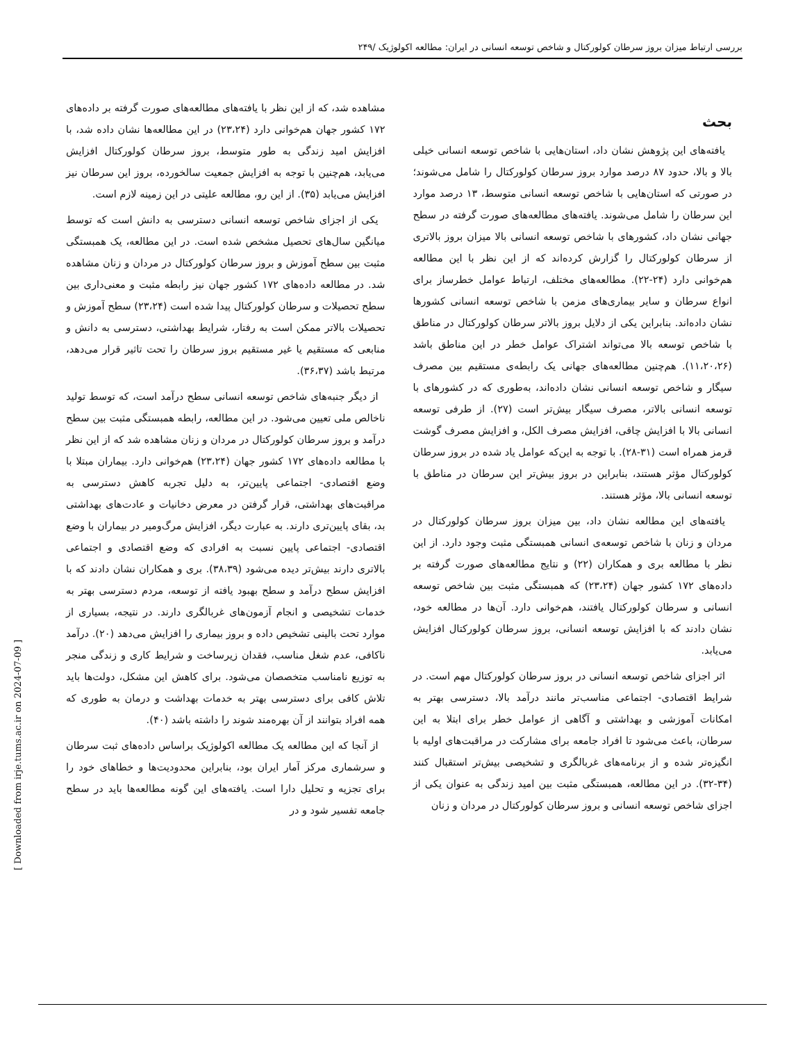بررسی ارتباط میزان بروز سرطان کولورکتال و شاخص توسعه انسانی در ایران: مطالعه اکولوژیک /۲۴۹
بحث
یافته‌های این پژوهش نشان داد، استان‌هایی با شاخص توسعه انسانی خیلی بالا و بالا، حدود ۸۷ درصد موارد بروز سرطان کولورکتال را شامل می‌شوند؛ در صورتی که استان‌هایی با شاخص توسعه انسانی متوسط، ۱۳ درصد موارد این سرطان را شامل می‌شوند. یافته‌های مطالعه‌های صورت گرفته در سطح جهانی نشان داد، کشورهای با شاخص توسعه انسانی بالا میزان بروز بالاتری از سرطان کولورکتال را گزارش کرده‌اند که از این نظر با این مطالعه هم‌خوانی دارد (۲۴-۲۲). مطالعه‌های مختلف، ارتباط عوامل خطرساز برای انواع سرطان و سایر بیماری‌های مزمن با شاخص توسعه انسانی کشورها نشان داده‌اند. بنابراین یکی از دلایل بروز بالاتر سرطان کولورکتال در مناطق با شاخص توسعه بالا می‌تواند اشتراک عوامل خطر در این مناطق باشد (۱۱،۲۰،۲۶). هم‌چنین مطالعه‌های جهانی یک رابطه‌ی مستقیم بین مصرف سیگار و شاخص توسعه انسانی نشان داده‌اند، به‌طوری که در کشورهای با توسعه انسانی بالاتر، مصرف سیگار بیش‌تر است (۲۷). از طرفی توسعه انسانی بالا با افزایش چاقی، افزایش مصرف الکل، و افزایش مصرف گوشت قرمز همراه است (۳۱-۲۸). با توجه به این‌که عوامل یاد شده در بروز سرطان کولورکتال مؤثر هستند، بنابراین در بروز بیش‌تر این سرطان در مناطق با توسعه انسانی بالا، مؤثر هستند.
یافته‌های این مطالعه نشان داد، بین میزان بروز سرطان کولورکتال در مردان و زنان با شاخص توسعه‌ی انسانی همبستگی مثبت وجود دارد. از این نظر با مطالعه بری و همکاران (۲۲) و نتایج مطالعه‌های صورت گرفته بر داده‌های ۱۷۲ کشور جهان (۲۳،۲۴) که همبستگی مثبت بین شاخص توسعه انسانی و سرطان کولورکتال یافتند، هم‌خوانی دارد. آن‌ها در مطالعه خود، نشان دادند که با افزایش توسعه انسانی، بروز سرطان کولورکتال افزایش می‌یابد.
اثر اجزای شاخص توسعه انسانی در بروز سرطان کولورکتال مهم است. در شرایط اقتصادی- اجتماعی مناسب‌تر مانند درآمد بالا، دسترسی بهتر به امکانات آموزشی و بهداشتی و آگاهی از عوامل خطر برای ابتلا به این سرطان، باعث می‌شود تا افراد جامعه برای مشارکت در مراقبت‌های اولیه با انگیزه‌تر شده و از برنامه‌های غربالگری و تشخیصی بیش‌تر استقبال کنند (۳۴-۳۲). در این مطالعه، همبستگی مثبت بین امید زندگی به عنوان یکی از اجزای شاخص توسعه انسانی و بروز سرطان کولورکتال در مردان و زنان
مشاهده شد، که از این نظر با یافته‌های مطالعه‌های صورت گرفته بر داده‌های ۱۷۲ کشور جهان هم‌خوانی دارد (۲۳،۲۴) در این مطالعه‌ها نشان داده شد، با افزایش امید زندگی به طور متوسط، بروز سرطان کولورکتال افزایش می‌یابد، هم‌چنین با توجه به افزایش جمعیت سالخورده، بروز این سرطان نیز افزایش می‌یابد (۳۵). از این رو، مطالعه علیتی در این زمینه لازم است.
یکی از اجزای شاخص توسعه انسانی دسترسی به دانش است که توسط میانگین سال‌های تحصیل مشخص شده است. در این مطالعه، یک همبستگی مثبت بین سطح آموزش و بروز سرطان کولورکتال در مردان و زنان مشاهده شد. در مطالعه داده‌های ۱۷۲ کشور جهان نیز رابطه مثبت و معنی‌داری بین سطح تحصیلات و سرطان کولورکتال پیدا شده است (۲۳،۲۴) سطح آموزش و تحصیلات بالاتر ممکن است به رفتار، شرایط بهداشتی، دسترسی به دانش و منابعی که مستقیم یا غیر مستقیم بروز سرطان را تحت تاثیر قرار می‌دهد، مرتبط باشد (۳۶،۳۷).
از دیگر جنبه‌های شاخص توسعه انسانی سطح درآمد است، که توسط تولید ناخالص ملی تعیین می‌شود. در این مطالعه، رابطه همبستگی مثبت بین سطح درآمد و بروز سرطان کولورکتال در مردان و زنان مشاهده شد که از این نظر با مطالعه داده‌های ۱۷۲ کشور جهان (۲۳،۲۴) هم‌خوانی دارد. بیماران مبتلا با وضع اقتصادی- اجتماعی پایین‌تر، به دلیل تجربه کاهش دسترسی به مراقبت‌های بهداشتی، قرار گرفتن در معرض دخانیات و عادت‌های بهداشتی بد، بقای پایین‌تری دارند. به عبارت دیگر، افزایش مرگ‌ومیر در بیماران با وضع اقتصادی- اجتماعی پایین نسبت به افرادی که وضع اقتصادی و اجتماعی بالاتری دارند بیش‌تر دیده می‌شود (۳۸،۳۹). بری و همکاران نشان دادند که با افزایش سطح درآمد و سطح بهبود یافته از توسعه، مردم دسترسی بهتر به خدمات تشخیصی و انجام آزمون‌های غربالگری دارند. در نتیجه، بسیاری از موارد تحت بالینی تشخیص داده و بروز بیماری را افزایش می‌دهد (۲۰). درآمد ناکافی، عدم شغل مناسب، فقدان زیرساخت و شرایط کاری و زندگی منجر به توزیع نامناسب متخصصان می‌شود. برای کاهش این مشکل، دولت‌ها باید تلاش کافی برای دسترسی بهتر به خدمات بهداشت و درمان به طوری که همه افراد بتوانند از آن بهره‌مند شوند را داشته باشد (۴۰).
از آنجا که این مطالعه یک مطالعه اکولوژیک براساس داده‌های ثبت سرطان و سرشماری مرکز آمار ایران بود، بنابراین محدودیت‌ها و خطاهای خود را برای تجزیه و تحلیل دارا است. یافته‌های این گونه مطالعه‌ها باید در سطح جامعه تفسیر شود و در
[ Downloaded from irje.tums.ac.ir on 2024-07-09 ]